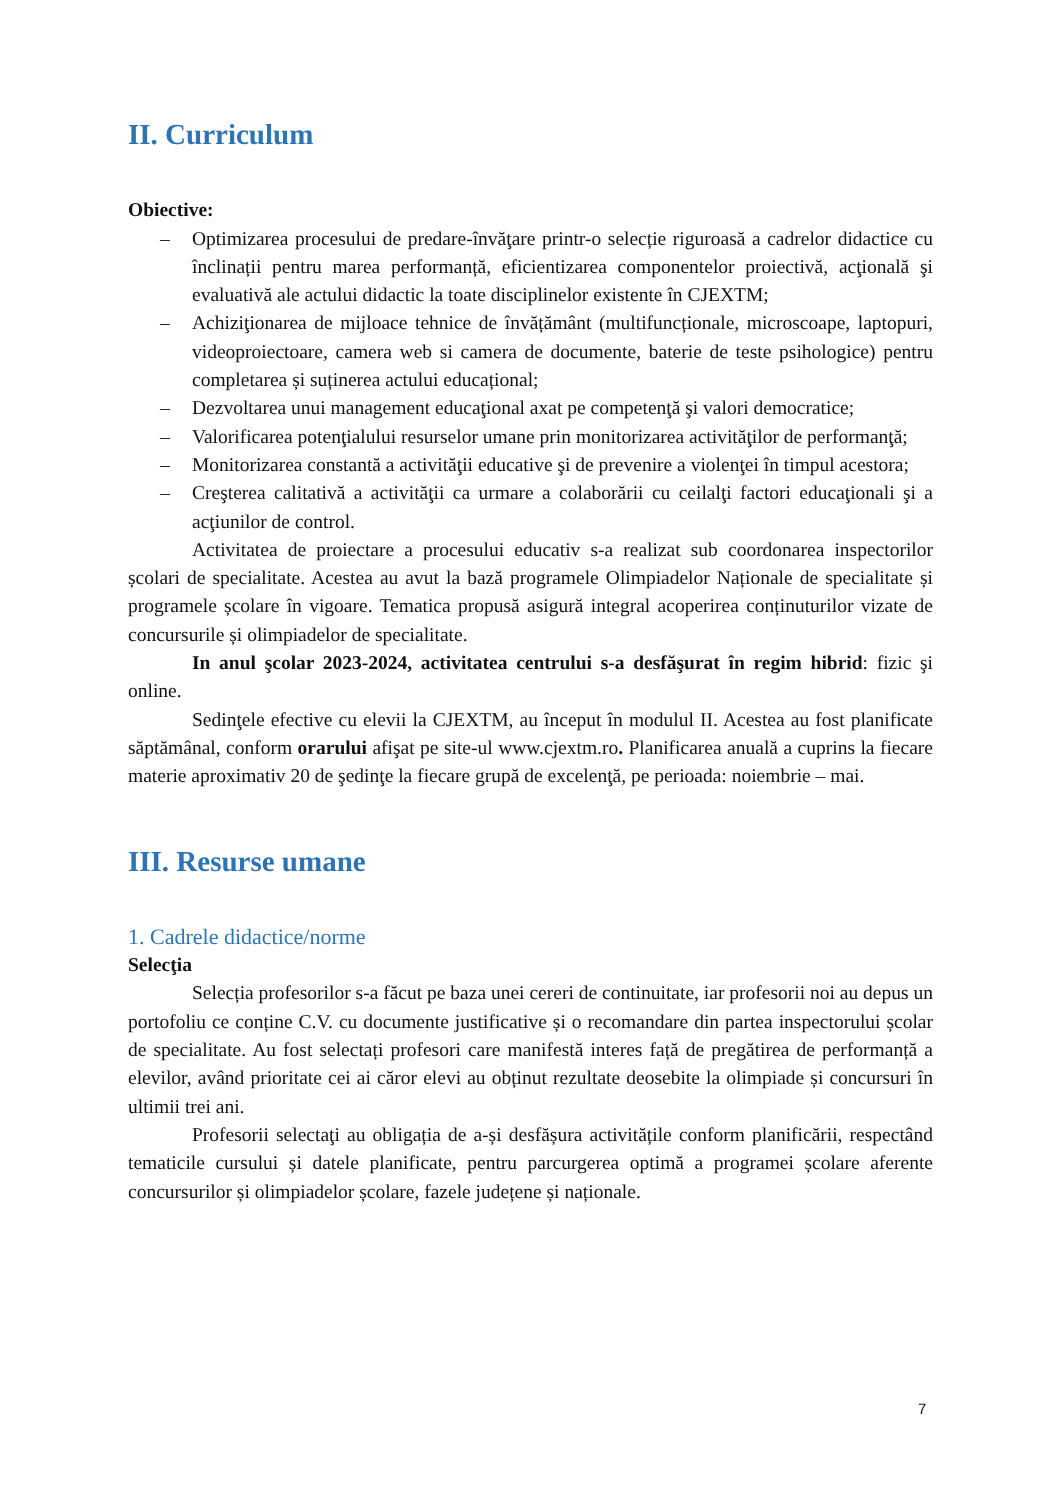II. Curriculum
Obiective:
– Optimizarea procesului de predare-învăţare printr-o selecție riguroasă a cadrelor didactice cu înclinații pentru marea performanță, eficientizarea componentelor proiectivă, acţională şi evaluativă ale actului didactic la toate disciplinelor existente în CJEXTM;
– Achiziţionarea de mijloace tehnice de învățământ (multifuncționale, microscoape, laptopuri, videoproiectoare, camera web si camera de documente, baterie de teste psihologice) pentru completarea și suținerea actului educațional;
– Dezvoltarea unui management educaţional axat pe competenţă şi valori democratice;
– Valorificarea potenţialului resurselor umane prin monitorizarea activităţilor de performanţă;
– Monitorizarea constantă a activităţii educative şi de prevenire a violenţei în timpul acestora;
– Creşterea calitativă a activităţii ca urmare a colaborării cu ceilalţi factori educaţionali şi a acţiunilor de control.
Activitatea de proiectare a procesului educativ s-a realizat sub coordonarea inspectorilor școlari de specialitate. Acestea au avut la bază programele Olimpiadelor Naționale de specialitate și programele școlare în vigoare. Tematica propusă asigură integral acoperirea conținuturilor vizate de concursurile și olimpiadelor de specialitate.
In anul şcolar 2023-2024, activitatea centrului s-a desfăşurat în regim hibrid: fizic şi online.
Sedinţele efective cu elevii la CJEXTM, au început în modulul II. Acestea au fost planificate săptămânal, conform orarului afişat pe site-ul www.cjextm.ro. Planificarea anuală a cuprins la fiecare materie aproximativ 20 de şedinţe la fiecare grupă de excelenţă, pe perioada: noiembrie – mai.
III. Resurse umane
1. Cadrele didactice/norme
Selecţia
Selecția profesorilor s-a făcut pe baza unei cereri de continuitate, iar profesorii noi au depus un portofoliu ce conține C.V. cu documente justificative și o recomandare din partea inspectorului școlar de specialitate. Au fost selectați profesori care manifestă interes față de pregătirea de performanță a elevilor, având prioritate cei ai căror elevi au obținut rezultate deosebite la olimpiade și concursuri în ultimii trei ani.
Profesorii selectaţi au obligația de a-și desfășura activitățile conform planificării, respectând tematicile cursului și datele planificate, pentru parcurgerea optimă a programei școlare aferente concursurilor și olimpiadelor școlare, fazele județene și naționale.
7